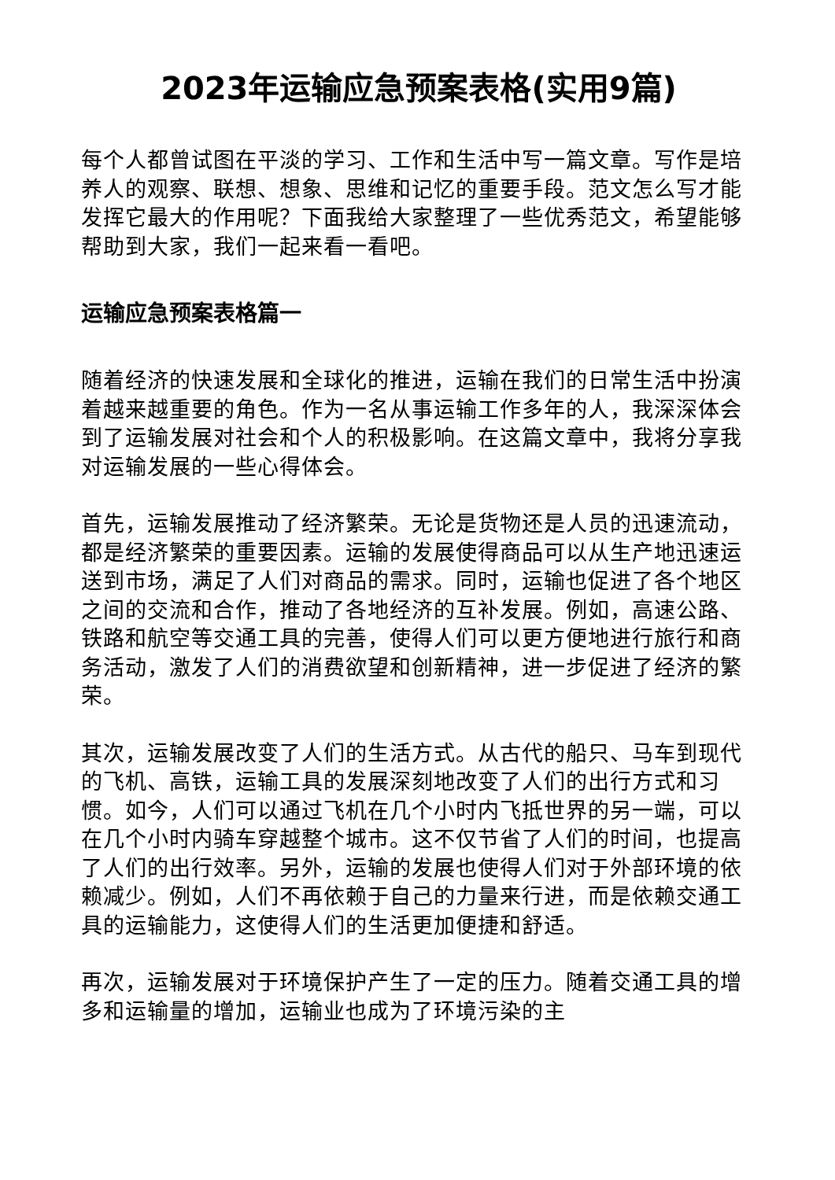2023年运输应急预案表格(实用9篇)
每个人都曾试图在平淡的学习、工作和生活中写一篇文章。写作是培养人的观察、联想、想象、思维和记忆的重要手段。范文怎么写才能发挥它最大的作用呢？下面我给大家整理了一些优秀范文，希望能够帮助到大家，我们一起来看一看吧。
运输应急预案表格篇一
随着经济的快速发展和全球化的推进，运输在我们的日常生活中扮演着越来越重要的角色。作为一名从事运输工作多年的人，我深深体会到了运输发展对社会和个人的积极影响。在这篇文章中，我将分享我对运输发展的一些心得体会。
首先，运输发展推动了经济繁荣。无论是货物还是人员的迅速流动，都是经济繁荣的重要因素。运输的发展使得商品可以从生产地迅速运送到市场，满足了人们对商品的需求。同时，运输也促进了各个地区之间的交流和合作，推动了各地经济的互补发展。例如，高速公路、铁路和航空等交通工具的完善，使得人们可以更方便地进行旅行和商务活动，激发了人们的消费欲望和创新精神，进一步促进了经济的繁荣。
其次，运输发展改变了人们的生活方式。从古代的船只、马车到现代的飞机、高铁，运输工具的发展深刻地改变了人们的出行方式和习惯。如今，人们可以通过飞机在几个小时内飞抵世界的另一端，可以在几个小时内骑车穿越整个城市。这不仅节省了人们的时间，也提高了人们的出行效率。另外，运输的发展也使得人们对于外部环境的依赖减少。例如，人们不再依赖于自己的力量来行进，而是依赖交通工具的运输能力，这使得人们的生活更加便捷和舒适。
再次，运输发展对于环境保护产生了一定的压力。随着交通工具的增多和运输量的增加，运输业也成为了环境污染的主